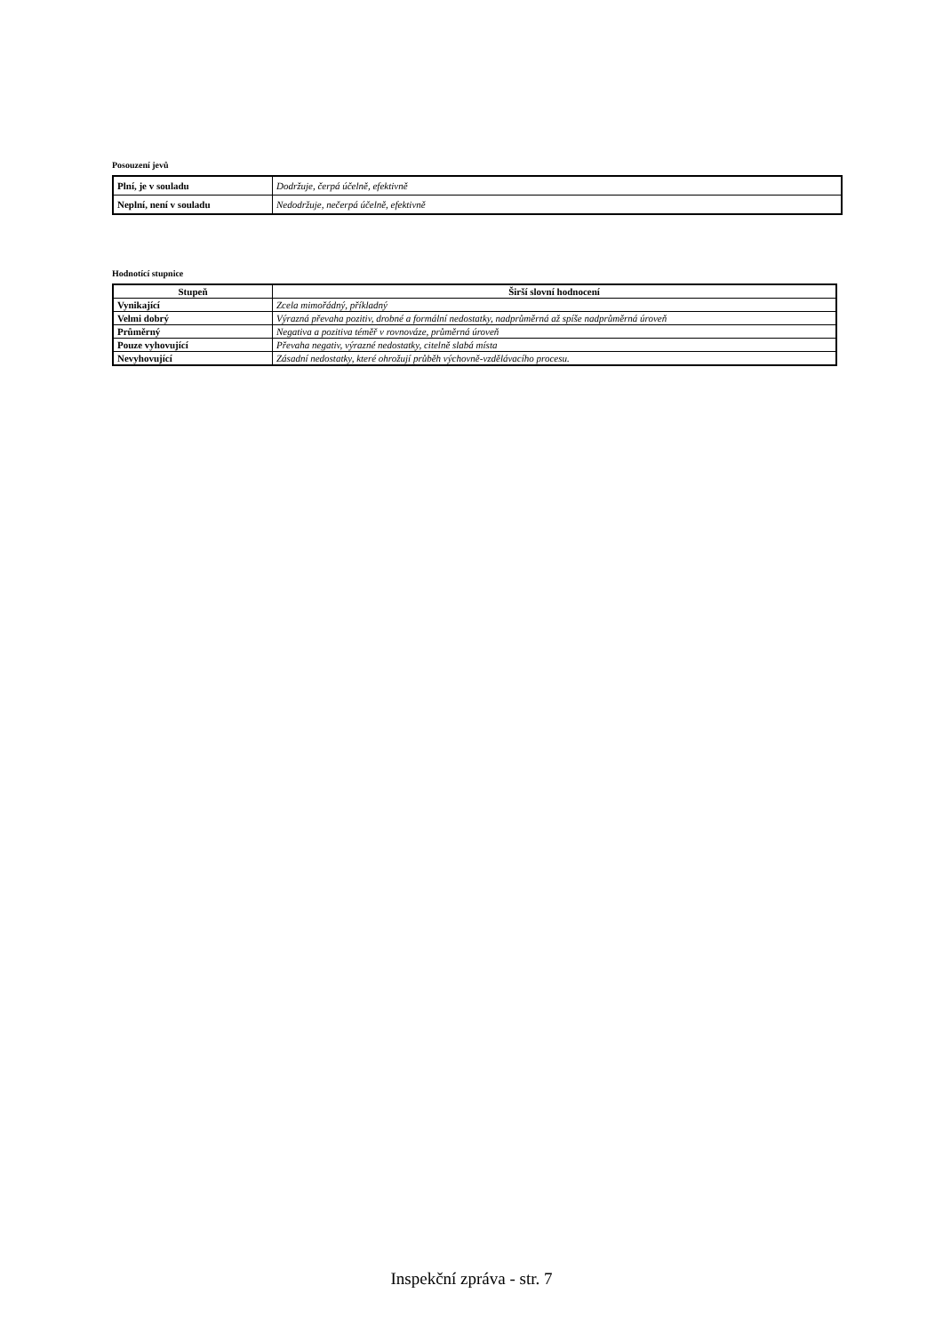Posouzení jevů
| Plní, je v souladu | Dodržuje, čerpá účelně, efektivně |
| Neplní, není v souladu | Nedodržuje, nečerpá účelně, efektivně |
Hodnotící stupnice
| Stupeň | Širší slovní hodnocení |
| --- | --- |
| Vynikající | Zcela mimořádný, příkladný |
| Velmi dobrý | Výrazná převaha pozitiv, drobné a formální nedostatky, nadprůměrná až spíše nadprůměrná úroveň |
| Průměrný | Negativa a pozitiva téměř v rovnováze, průměrná úroveň |
| Pouze vyhovující | Převaha negativ, výrazné nedostatky, citelně slabá místa |
| Nevyhovující | Zásadní nedostatky, které ohrožují průběh výchovně-vzdělávacího procesu. |
Inspekční zpráva - str. 7